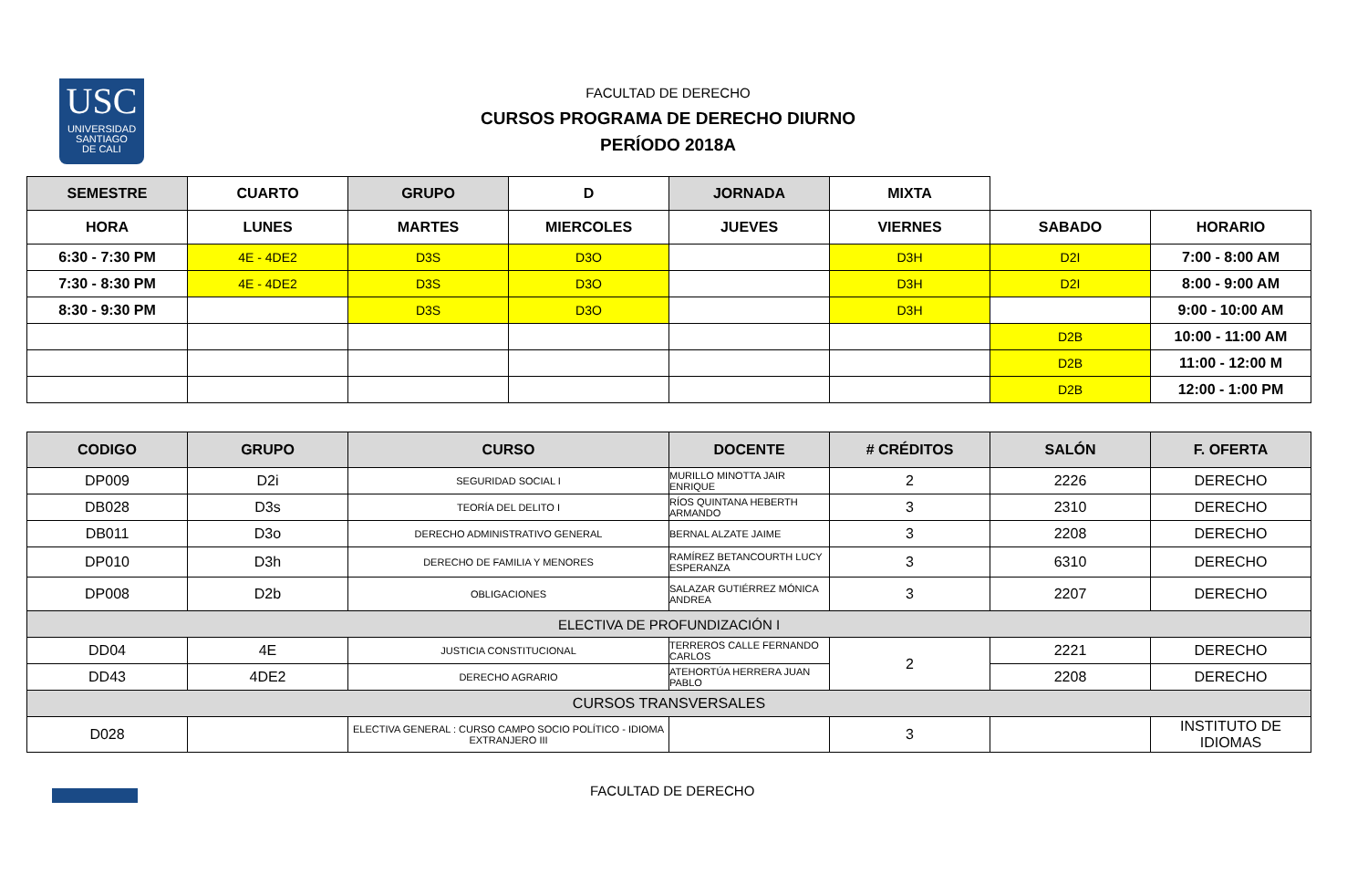USC
UNIVERSIDAD
SANTIAGO
DE CALI
FACULTAD DE DERECHO
CURSOS PROGRAMA DE DERECHO DIURNO
PERÍODO 2018A
| SEMESTRE | CUARTO | GRUPO | D | JORNADA | MIXTA | | |
| HORA | LUNES | MARTES | MIERCOLES | JUEVES | VIERNES | SABADO | HORARIO |
| 6:30 - 7:30 PM | 4E - 4DE2 | D3S | D3O | | D3H | D2I | 7:00 - 8:00 AM |
| 7:30 - 8:30 PM | 4E - 4DE2 | D3S | D3O | | D3H | D2I | 8:00 - 9:00 AM |
| 8:30 - 9:30 PM | | D3S | D3O | | D3H | | 9:00 - 10:00 AM |
| | | | | | | D2B | 10:00 - 11:00 AM |
| | | | | | | D2B | 11:00 - 12:00 M |
| | | | | | | D2B | 12:00 - 1:00 PM |
| CODIGO | GRUPO | CURSO | DOCENTE | # CRÉDITOS | SALÓN | F. OFERTA |
| --- | --- | --- | --- | --- | --- | --- |
| DP009 | D2i | SEGURIDAD SOCIAL I | MURILLO MINOTTA JAIR ENRIQUE | 2 | 2226 | DERECHO |
| DB028 | D3s | TEORÍA DEL DELITO I | RÍOS QUINTANA HEBERTH ARMANDO | 3 | 2310 | DERECHO |
| DB011 | D3o | DERECHO ADMINISTRATIVO GENERAL | BERNAL ALZATE JAIME | 3 | 2208 | DERECHO |
| DP010 | D3h | DERECHO DE FAMILIA Y MENORES | RAMÍREZ BETANCOURTH LUCY ESPERANZA | 3 | 6310 | DERECHO |
| DP008 | D2b | OBLIGACIONES | SALAZAR GUTIÉRREZ MÓNICA ANDREA | 3 | 2207 | DERECHO |
| ELECTIVA DE PROFUNDIZACIÓN I | | | | | | |
| DD04 | 4E | JUSTICIA CONSTITUCIONAL | TERREROS CALLE FERNANDO CARLOS | 2 | 2221 | DERECHO |
| DD43 | 4DE2 | DERECHO AGRARIO | ATEHORTÚA HERRERA JUAN PABLO | | 2208 | DERECHO |
| CURSOS TRANSVERSALES | | | | | | |
| D028 | | ELECTIVA GENERAL : CURSO CAMPO SOCIO POLÍTICO - IDIOMA EXTRANJERO III | | 3 | | INSTITUTO DE IDIOMAS |
FACULTAD DE DERECHO